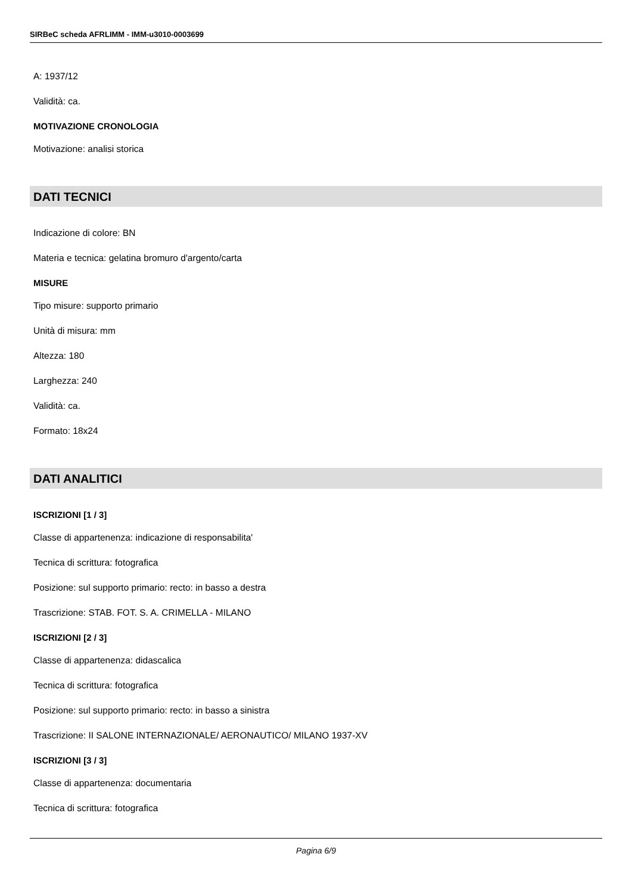SIRBeC scheda AFRLIMM - IMM-u3010-0003699
A: 1937/12
Validità: ca.
MOTIVAZIONE CRONOLOGIA
Motivazione: analisi storica
DATI TECNICI
Indicazione di colore: BN
Materia e tecnica: gelatina bromuro d'argento/carta
MISURE
Tipo misure: supporto primario
Unità di misura: mm
Altezza: 180
Larghezza: 240
Validità: ca.
Formato: 18x24
DATI ANALITICI
ISCRIZIONI [1 / 3]
Classe di appartenenza: indicazione di responsabilita'
Tecnica di scrittura: fotografica
Posizione: sul supporto primario: recto: in basso a destra
Trascrizione: STAB. FOT. S. A. CRIMELLA - MILANO
ISCRIZIONI [2 / 3]
Classe di appartenenza: didascalica
Tecnica di scrittura: fotografica
Posizione: sul supporto primario: recto: in basso a sinistra
Trascrizione: II SALONE INTERNAZIONALE/ AERONAUTICO/ MILANO 1937-XV
ISCRIZIONI [3 / 3]
Classe di appartenenza: documentaria
Tecnica di scrittura: fotografica
Pagina 6/9